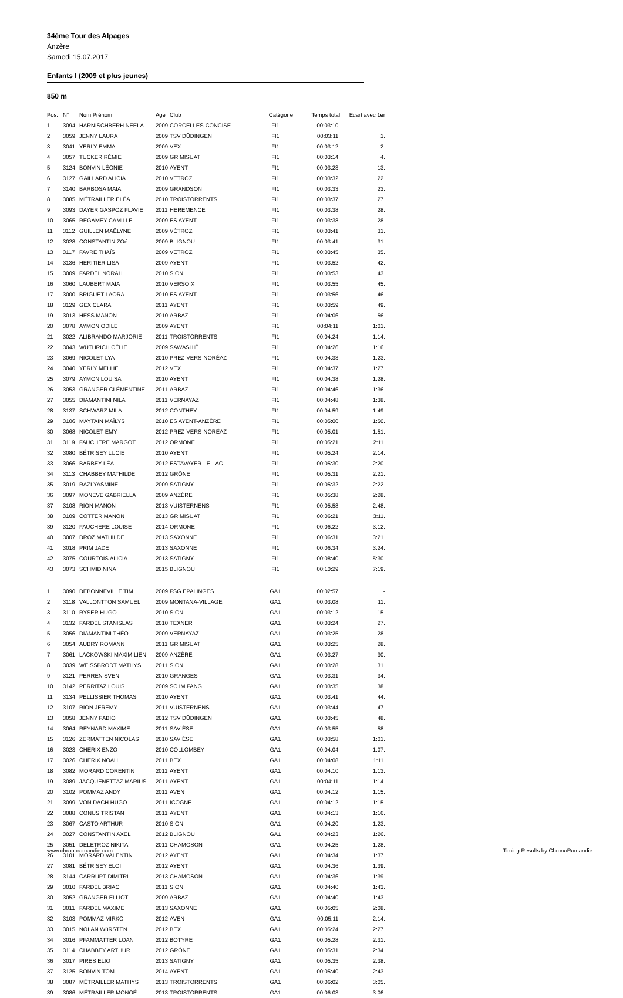34ème Tour des Alpages
Anzère
Samedi 15.07.2017
Enfants I (2009 et plus jeunes)
850 m
| Pos. | N° | Nom Prénom | Age | Club | Catégorie | Temps total | Ecart avec 1er |
| --- | --- | --- | --- | --- | --- | --- | --- |
| 1 | 3094 | HARNISCHBERH NEELA | 2009 | CORCELLES-CONCISE | FI1 | 00:03:10. | - |
| 2 | 3059 | JENNY LAURA | 2009 | TSV DÜDINGEN | FI1 | 00:03:11. | 1. |
| 3 | 3041 | YERLY EMMA | 2009 | VEX | FI1 | 00:03:12. | 2. |
| 4 | 3057 | TUCKER RÉMIE | 2009 | GRIMISUAT | FI1 | 00:03:14. | 4. |
| 5 | 3124 | BONVIN LÉONIE | 2010 | AYENT | FI1 | 00:03:23. | 13. |
| 6 | 3127 | GAILLARD ALICIA | 2010 | VETROZ | FI1 | 00:03:32. | 22. |
| 7 | 3140 | BARBOSA MAIA | 2009 | GRANDSON | FI1 | 00:03:33. | 23. |
| 8 | 3085 | MÉTRAILLER ELÉA | 2010 | TROISTORRENTS | FI1 | 00:03:37. | 27. |
| 9 | 3093 | DAYER GASPOZ FLAVIE | 2011 | HEREMENCE | FI1 | 00:03:38. | 28. |
| 10 | 3065 | REGAMEY CAMILLE | 2009 | ES AYENT | FI1 | 00:03:38. | 28. |
| 11 | 3112 | GUILLEN MAËLYNE | 2009 | VÉTROZ | FI1 | 00:03:41. | 31. |
| 12 | 3028 | CONSTANTIN ZOé | 2009 | BLIGNOU | FI1 | 00:03:41. | 31. |
| 13 | 3117 | FAVRE THAÏS | 2009 | VETROZ | FI1 | 00:03:45. | 35. |
| 14 | 3136 | HERITIER LISA | 2009 | AYENT | FI1 | 00:03:52. | 42. |
| 15 | 3009 | FARDEL NORAH | 2010 | SION | FI1 | 00:03:53. | 43. |
| 16 | 3060 | LAUBERT MAÏA | 2010 | VERSOIX | FI1 | 00:03:55. | 45. |
| 17 | 3000 | BRIGUET LAORA | 2010 | ES AYENT | FI1 | 00:03:56. | 46. |
| 18 | 3129 | GEX CLARA | 2011 | AYENT | FI1 | 00:03:59. | 49. |
| 19 | 3013 | HESS MANON | 2010 | ARBAZ | FI1 | 00:04:06. | 56. |
| 20 | 3078 | AYMON ODILE | 2009 | AYENT | FI1 | 00:04:11. | 1:01. |
| 21 | 3022 | ALIBRANDO MARJORIE | 2011 | TROISTORRENTS | FI1 | 00:04:24. | 1:14. |
| 22 | 3043 | WÜTHRICH CÉLIE | 2009 | SAWASHIÉ | FI1 | 00:04:26. | 1:16. |
| 23 | 3069 | NICOLET LYA | 2010 | PREZ-VERS-NORÉAZ | FI1 | 00:04:33. | 1:23. |
| 24 | 3040 | YERLY MELLIE | 2012 | VEX | FI1 | 00:04:37. | 1:27. |
| 25 | 3079 | AYMON LOUISA | 2010 | AYENT | FI1 | 00:04:38. | 1:28. |
| 26 | 3053 | GRANGER CLÉMENTINE | 2011 | ARBAZ | FI1 | 00:04:46. | 1:36. |
| 27 | 3055 | DIAMANTINI NILA | 2011 | VERNAYAZ | FI1 | 00:04:48. | 1:38. |
| 28 | 3137 | SCHWARZ MILA | 2012 | CONTHEY | FI1 | 00:04:59. | 1:49. |
| 29 | 3106 | MAYTAIN MAÏLYS | 2010 | ES AYENT-ANZÈRE | FI1 | 00:05:00. | 1:50. |
| 30 | 3068 | NICOLET EMY | 2012 | PREZ-VERS-NORÉAZ | FI1 | 00:05:01. | 1:51. |
| 31 | 3119 | FAUCHERE MARGOT | 2012 | ORMONE | FI1 | 00:05:21. | 2:11. |
| 32 | 3080 | BÉTRISEY LUCIE | 2010 | AYENT | FI1 | 00:05:24. | 2:14. |
| 33 | 3066 | BARBEY LÉA | 2012 | ESTAVAYER-LE-LAC | FI1 | 00:05:30. | 2:20. |
| 34 | 3113 | CHABBEY MATHILDE | 2012 | GRÔNE | FI1 | 00:05:31. | 2:21. |
| 35 | 3019 | RAZI YASMINE | 2009 | SATIGNY | FI1 | 00:05:32. | 2:22. |
| 36 | 3097 | MONEVE GABRIELLA | 2009 | ANZÈRE | FI1 | 00:05:38. | 2:28. |
| 37 | 3108 | RION MANON | 2013 | VUISTERNENS | FI1 | 00:05:58. | 2:48. |
| 38 | 3109 | COTTER MANON | 2013 | GRIMISUAT | FI1 | 00:06:21. | 3:11. |
| 39 | 3120 | FAUCHERE LOUISE | 2014 | ORMONE | FI1 | 00:06:22. | 3:12. |
| 40 | 3007 | DROZ MATHILDE | 2013 | SAXONNE | FI1 | 00:06:31. | 3:21. |
| 41 | 3018 | PRIM JADE | 2013 | SAXONNE | FI1 | 00:06:34. | 3:24. |
| 42 | 3075 | COURTOIS ALICIA | 2013 | SATIGNY | FI1 | 00:08:40. | 5:30. |
| 43 | 3073 | SCHMID NINA | 2015 | BLIGNOU | FI1 | 00:10:29. | 7:19. |
| 1 | 3090 | DEBONNEVILLE TIM | 2009 | FSG EPALINGES | GA1 | 00:02:57. | - |
| 2 | 3118 | VALLONTTON SAMUEL | 2009 | MONTANA-VILLAGE | GA1 | 00:03:08. | 11. |
| 3 | 3110 | RYSER HUGO | 2010 | SION | GA1 | 00:03:12. | 15. |
| 4 | 3132 | FARDEL STANISLAS | 2010 | TEXNER | GA1 | 00:03:24. | 27. |
| 5 | 3056 | DIAMANTINI THÉO | 2009 | VERNAYAZ | GA1 | 00:03:25. | 28. |
| 6 | 3054 | AUBRY ROMANN | 2011 | GRIMISUAT | GA1 | 00:03:25. | 28. |
| 7 | 3061 | LACKOWSKI MAXIMILIEN | 2009 | ANZÈRE | GA1 | 00:03:27. | 30. |
| 8 | 3039 | WEISSBRODT MATHYS | 2011 | SION | GA1 | 00:03:28. | 31. |
| 9 | 3121 | PERREN SVEN | 2010 | GRANGES | GA1 | 00:03:31. | 34. |
| 10 | 3142 | PERRITAZ LOUIS | 2009 | SC IM FANG | GA1 | 00:03:35. | 38. |
| 11 | 3134 | PELLISSIER THOMAS | 2010 | AYENT | GA1 | 00:03:41. | 44. |
| 12 | 3107 | RION JEREMY | 2011 | VUISTERNENS | GA1 | 00:03:44. | 47. |
| 13 | 3058 | JENNY FABIO | 2012 | TSV DÜDINGEN | GA1 | 00:03:45. | 48. |
| 14 | 3064 | REYNARD MAXIME | 2011 | SAVIÈSE | GA1 | 00:03:55. | 58. |
| 15 | 3126 | ZERMATTEN NICOLAS | 2010 | SAVIÈSE | GA1 | 00:03:58. | 1:01. |
| 16 | 3023 | CHERIX ENZO | 2010 | COLLOMBEY | GA1 | 00:04:04. | 1:07. |
| 17 | 3026 | CHERIX NOAH | 2011 | BEX | GA1 | 00:04:08. | 1:11. |
| 18 | 3082 | MORARD CORENTIN | 2011 | AYENT | GA1 | 00:04:10. | 1:13. |
| 19 | 3089 | JACQUENETTAZ MARIUS | 2011 | AYENT | GA1 | 00:04:11. | 1:14. |
| 20 | 3102 | POMMAZ ANDY | 2011 | AVEN | GA1 | 00:04:12. | 1:15. |
| 21 | 3099 | VON DACH HUGO | 2011 | ICOGNE | GA1 | 00:04:12. | 1:15. |
| 22 | 3088 | CONUS TRISTAN | 2011 | AYENT | GA1 | 00:04:13. | 1:16. |
| 23 | 3067 | CASTO ARTHUR | 2010 | SION | GA1 | 00:04:20. | 1:23. |
| 24 | 3027 | CONSTANTIN AXEL | 2012 | BLIGNOU | GA1 | 00:04:23. | 1:26. |
| 25 | 3051 | DELETROZ NIKITA | 2011 | CHAMOSON | GA1 | 00:04:25. | 1:28. |
| 26 | 3101 | MORARD VALENTIN | 2012 | AYENT | GA1 | 00:04:34. | 1:37. |
| 27 | 3081 | BÉTRISEY ELOI | 2012 | AYENT | GA1 | 00:04:36. | 1:39. |
| 28 | 3144 | CARRUPT DIMITRI | 2013 | CHAMOSON | GA1 | 00:04:36. | 1:39. |
| 29 | 3010 | FARDEL BRIAC | 2011 | SION | GA1 | 00:04:40. | 1:43. |
| 30 | 3052 | GRANGER ELLIOT | 2009 | ARBAZ | GA1 | 00:04:40. | 1:43. |
| 31 | 3011 | FARDEL MAXIME | 2013 | SAXONNE | GA1 | 00:05:05. | 2:08. |
| 32 | 3103 | POMMAZ MIRKO | 2012 | AVEN | GA1 | 00:05:11. | 2:14. |
| 33 | 3015 | NOLAN WüRSTEN | 2012 | BEX | GA1 | 00:05:24. | 2:27. |
| 34 | 3016 | PFAMMATTER LOAN | 2012 | BOTYRE | GA1 | 00:05:28. | 2:31. |
| 35 | 3114 | CHABBEY ARTHUR | 2012 | GRÔNE | GA1 | 00:05:31. | 2:34. |
| 36 | 3017 | PIRES ELIO | 2013 | SATIGNY | GA1 | 00:05:35. | 2:38. |
| 37 | 3125 | BONVIN TOM | 2014 | AYENT | GA1 | 00:05:40. | 2:43. |
| 38 | 3087 | MÉTRAILLER MATHYS | 2013 | TROISTORRENTS | GA1 | 00:06:02. | 3:05. |
| 39 | 3086 | MÉTRAILLER MONOÉ | 2013 | TROISTORRENTS | GA1 | 00:06:03. | 3:06. |
www.chronoromandie.com
Timing Results by ChronoRomandie